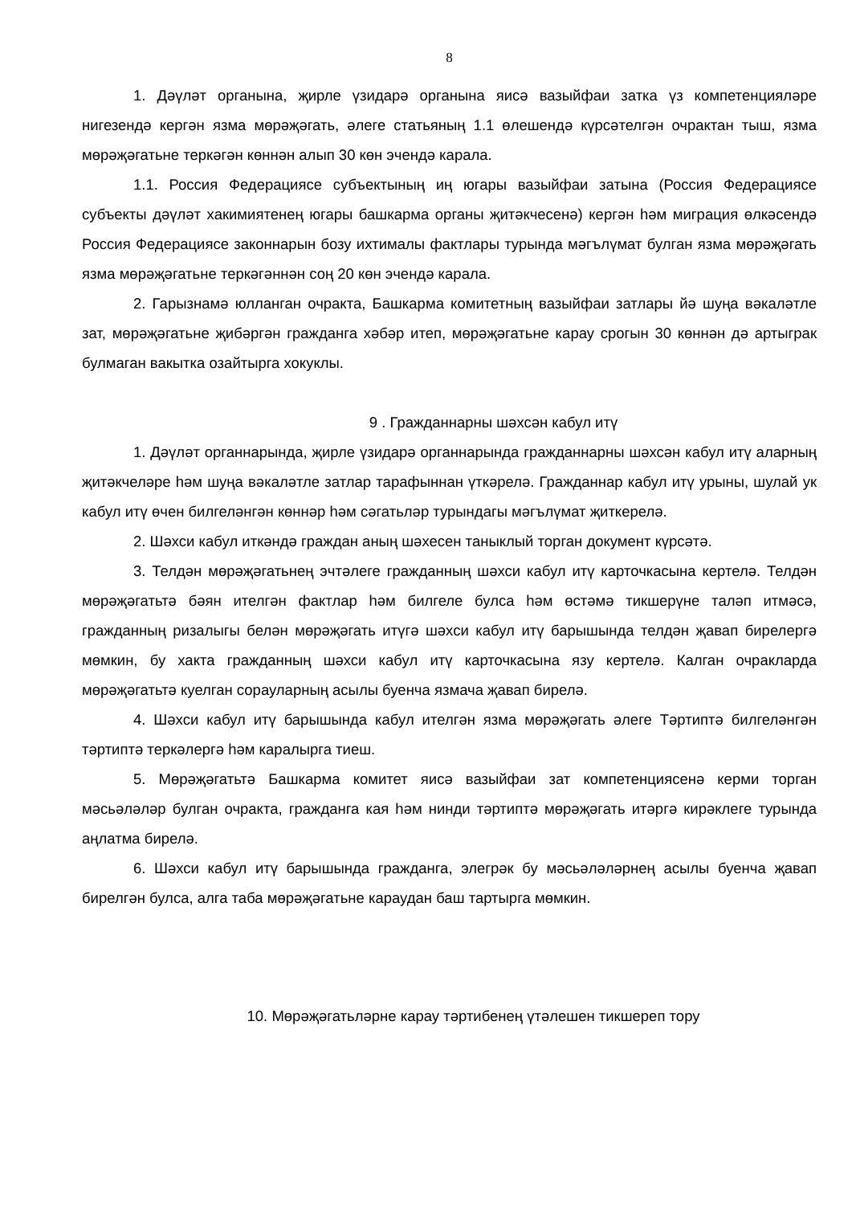8
1. Дәүләт органына, җирле үзидарә органына яисә вазыйфаи затка үз компетенцияләре нигезендә кергән язма мөрәҗәгать, әлеге статьяның 1.1 өлешендә күрсәтелгән очрактан тыш, язма мөрәҗәгатьне теркәгән көннән алып 30 көн эчендә карала.
1.1. Россия Федерациясе субъектының иң югары вазыйфаи затына (Россия Федерациясе субъекты дәүләт хакимиятенең югары башкарма органы җитәкчесенә) кергән һәм миграция өлкәсендә Россия Федерациясе законнарын бозу ихтималы фактлары турында мәгълүмат булган язма мөрәҗәгать язма мөрәҗәгатьне теркәгәннән соң 20 көн эчендә карала.
2. Гарызнамә юлланган очракта, Башкарма комитетның вазыйфаи затлары йә шуңа вәкаләтле зат, мөрәҗәгатьне җибәргән гражданга хәбәр итеп, мөрәҗәгатьне карау срогын 30 көннән дә артыграк булмаган вакытка озайтырга хокуклы.
9 . Гражданнарны шәхсән кабул итү
1. Дәүләт органнарында, җирле үзидарә органнарында гражданнарны шәхсән кабул итү аларның җитәкчеләре һәм шуңа вәкаләтле затлар тарафыннан үткәрелә. Гражданнар кабул итү урыны, шулай ук кабул итү өчен билгеләнгән көннәр һәм сәгатьләр турындагы мәгълүмат җиткерелә.
2. Шәхси кабул иткәндә граждан аның шәхесен таныклый торган документ күрсәтә.
3. Телдән мөрәҗәгатьнең эчтәлеге гражданның шәхси кабул итү карточкасына кертелә. Телдән мөрәҗәгатьтә бәян ителгән фактлар һәм билгеле булса һәм өстәмә тикшерүне таләп итмәсә, гражданның ризалыгы белән мөрәҗәгать итүгә шәхси кабул итү барышында телдән җавап бирелергә мөмкин, бу хакта гражданның шәхси кабул итү карточкасына язу кертелә. Калган очракларда мөрәҗәгатьтә куелган сорауларның асылы буенча язмача җавап бирелә.
4. Шәхси кабул итү барышында кабул ителгән язма мөрәҗәгать әлеге Тәртиптә билгеләнгән тәртиптә теркәлергә һәм каралырга тиеш.
5. Мөрәҗәгатьтә Башкарма комитет яисә вазыйфаи зат компетенциясенә керми торган мәсьәләләр булган очракта, гражданга кая һәм нинди тәртиптә мөрәҗәгать итәргә кирәклеге турында аңлатма бирелә.
6. Шәхси кабул итү барышында гражданга, элегрәк бу мәсьәләләрнең асылы буенча җавап бирелгән булса, алга таба мөрәҗәгатьне караудан баш тартырга мөмкин.
10. Мөрәҗәгатьләрне карау тәртибенең үтәлешен тикшереп тору